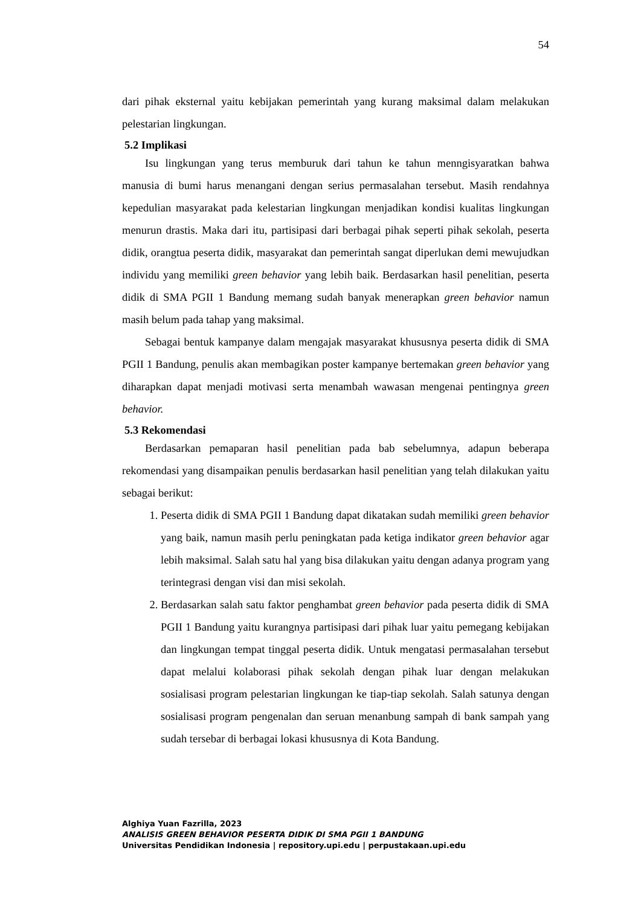54
dari pihak eksternal yaitu kebijakan pemerintah yang kurang maksimal dalam melakukan pelestarian lingkungan.
5.2 Implikasi
Isu lingkungan yang terus memburuk dari tahun ke tahun menngisyaratkan bahwa manusia di bumi harus menangani dengan serius permasalahan tersebut. Masih rendahnya kepedulian masyarakat pada kelestarian lingkungan menjadikan kondisi kualitas lingkungan menurun drastis. Maka dari itu, partisipasi dari berbagai pihak seperti pihak sekolah, peserta didik, orangtua peserta didik, masyarakat dan pemerintah sangat diperlukan demi mewujudkan individu yang memiliki green behavior yang lebih baik. Berdasarkan hasil penelitian, peserta didik di SMA PGII 1 Bandung memang sudah banyak menerapkan green behavior namun masih belum pada tahap yang maksimal.
Sebagai bentuk kampanye dalam mengajak masyarakat khususnya peserta didik di SMA PGII 1 Bandung, penulis akan membagikan poster kampanye bertemakan green behavior yang diharapkan dapat menjadi motivasi serta menambah wawasan mengenai pentingnya green behavior.
5.3 Rekomendasi
Berdasarkan pemaparan hasil penelitian pada bab sebelumnya, adapun beberapa rekomendasi yang disampaikan penulis berdasarkan hasil penelitian yang telah dilakukan yaitu sebagai berikut:
1. Peserta didik di SMA PGII 1 Bandung dapat dikatakan sudah memiliki green behavior yang baik, namun masih perlu peningkatan pada ketiga indikator green behavior agar lebih maksimal. Salah satu hal yang bisa dilakukan yaitu dengan adanya program yang terintegrasi dengan visi dan misi sekolah.
2. Berdasarkan salah satu faktor penghambat green behavior pada peserta didik di SMA PGII 1 Bandung yaitu kurangnya partisipasi dari pihak luar yaitu pemegang kebijakan dan lingkungan tempat tinggal peserta didik. Untuk mengatasi permasalahan tersebut dapat melalui kolaborasi pihak sekolah dengan pihak luar dengan melakukan sosialisasi program pelestarian lingkungan ke tiap-tiap sekolah. Salah satunya dengan sosialisasi program pengenalan dan seruan menanbung sampah di bank sampah yang sudah tersebar di berbagai lokasi khususnya di Kota Bandung.
Alghiya Yuan Fazrilla, 2023
ANALISIS GREEN BEHAVIOR PESERTA DIDIK DI SMA PGII 1 BANDUNG
Universitas Pendidikan Indonesia | repository.upi.edu | perpustakaan.upi.edu